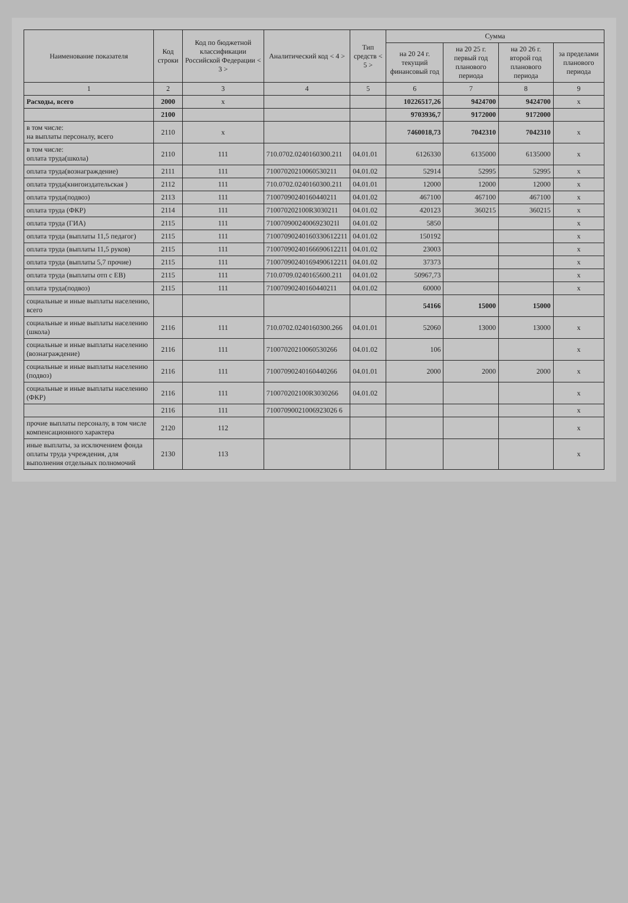| Наименование показателя | Код строки | Код по бюджетной классификации Российской Федерации < 3 > | Аналитический код < 4 > | Тип средств < 5 > | Сумма | | | |
| --- | --- | --- | --- | --- | --- | --- | --- | --- |
| | | | | | на 20 24 г. текущий финансовый год | на 20 25 г. первый год планового периода | на 20 26 г. второй год планового периода | за пределами планового периода |
| 1 | 2 | 3 | 4 | 5 | 6 | 7 | 8 | 9 |
| Расходы, всего | 2000 | x | | | 10226517,26 | 9424700 | 9424700 | x |
| | 2100 | | | | 9703936,7 | 9172000 | 9172000 | |
| в том числе: на выплаты персоналу, всего | 2110 | x | | | 7460018,73 | 7042310 | 7042310 | x |
| в том числе: оплата труда(школа) | 2110 | 111 | 710.0702.0240160300.211 | 04.01.01 | 6126330 | 6135000 | 6135000 | x |
| оплата труда(вознаграждение) | 2111 | 111 | 71007020210060530211 | 04.01.02 | 52914 | 52995 | 52995 | x |
| оплата труда(книгоиздательская ) | 2112 | 111 | 710.0702.0240160300.211 | 04.01.01 | 12000 | 12000 | 12000 | x |
| оплата труда(подвоз) | 2113 | 111 | 71007090240160440211 | 04.01.02 | 467100 | 467100 | 467100 | x |
| оплата труда (ФКР) | 2114 | 111 | 710070202100R3030211 | 04.01.02 | 420123 | 360215 | 360215 | x |
| оплата труда (ГИА) | 2115 | 111 | 71007090024006923021l | 04.01.02 | 5850 | | | x |
| оплата труда (выплаты 11,5 педагог) | 2115 | 111 | 71007090240160330612211 | 04.01.02 | 150192 | | | x |
| оплата труда (выплаты 11,5 руков) | 2115 | 111 | 71007090240166690612211 | 04.01.02 | 23003 | | | x |
| оплата труда (выплаты 5,7 прочие) | 2115 | 111 | 71007090240169490612211 | 04.01.02 | 37373 | | | x |
| оплата труда (выплаты отп с ЕВ) | 2115 | 111 | 710.0709.0240165600.211 | 04.01.02 | 50967,73 | | | x |
| оплата труда(подвоз) | 2115 | 111 | 71007090240160440211 | 04.01.02 | 60000 | | | x |
| социальные и иные выплаты населению, всего | | | | | 54166 | 15000 | 15000 | |
| социальные и иные выплаты населению (школа) | 2116 | 111 | 710.0702.0240160300.266 | 04.01.01 | 52060 | 13000 | 13000 | x |
| социальные и иные выплаты населению (вознаграждение) | 2116 | 111 | 71007020210060530266 | 04.01.02 | 106 | | | x |
| социальные и иные выплаты населению (подвоз) | 2116 | 111 | 71007090240160440266 | 04.01.01 | 2000 | 2000 | 2000 | x |
| социальные и иные выплаты населению (ФКР) | 2116 | 111 | 710070202100R3030266 | 04.01.02 | | | | x |
| | 2116 | 111 | 71007090021006923026 6 | | | | | x |
| прочие выплаты персоналу, в том числе компенсационного характера | 2120 | 112 | | | | | | x |
| иные выплаты, за исключением фонда оплаты труда учреждения, для выполнения отдельных полномочий | 2130 | 113 | | | | | | x |